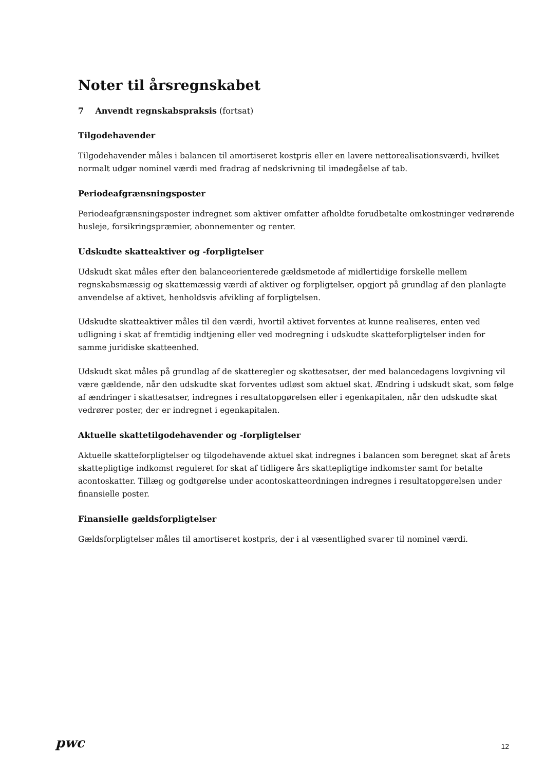Noter til årsregnskabet
7 Anvendt regnskabspraksis (fortsat)
Tilgodehavender
Tilgodehavender måles i balancen til amortiseret kostpris eller en lavere nettorealisationsværdi, hvilket normalt udgør nominel værdi med fradrag af nedskrivning til imødegåelse af tab.
Periodeafgrænsningsposter
Periodeafgrænsningsposter indregnet som aktiver omfatter afholdte forudbetalte omkostninger vedrørende husleje, forsikringspræmier, abonnementer og renter.
Udskudte skatteaktiver og -forpligtelser
Udskudt skat måles efter den balanceorienterede gældsmetode af midlertidige forskelle mellem regnskabsmæssig og skattemæssig værdi af aktiver og forpligtelser, opgjort på grundlag af den planlagte anvendelse af aktivet, henholdsvis afvikling af forpligtelsen.
Udskudte skatteaktiver måles til den værdi, hvortil aktivet forventes at kunne realiseres, enten ved udligning i skat af fremtidig indtjening eller ved modregning i udskudte skatteforpligtelser inden for samme juridiske skatteenhed.
Udskudt skat måles på grundlag af de skatteregler og skattesatser, der med balancedagens lovgivning vil være gældende, når den udskudte skat forventes udløst som aktuel skat. Ændring i udskudt skat, som følge af ændringer i skattesatser, indregnes i resultatopgørelsen eller i egenkapitalen, når den udskudte skat vedrører poster, der er indregnet i egenkapitalen.
Aktuelle skattetilgodehavender og -forpligtelser
Aktuelle skatteforpligtelser og tilgodehavende aktuel skat indregnes i balancen som beregnet skat af årets skattepligtige indkomst reguleret for skat af tidligere års skattepligtige indkomster samt for betalte acontoskatter. Tillæg og godtgørelse under acontoskatteordningen indregnes i resultatopgørelsen under finansielle poster.
Finansielle gældsforpligtelser
Gældsforpligtelser måles til amortiseret kostpris, der i al væsentlighed svarer til nominel værdi.
pwc
12